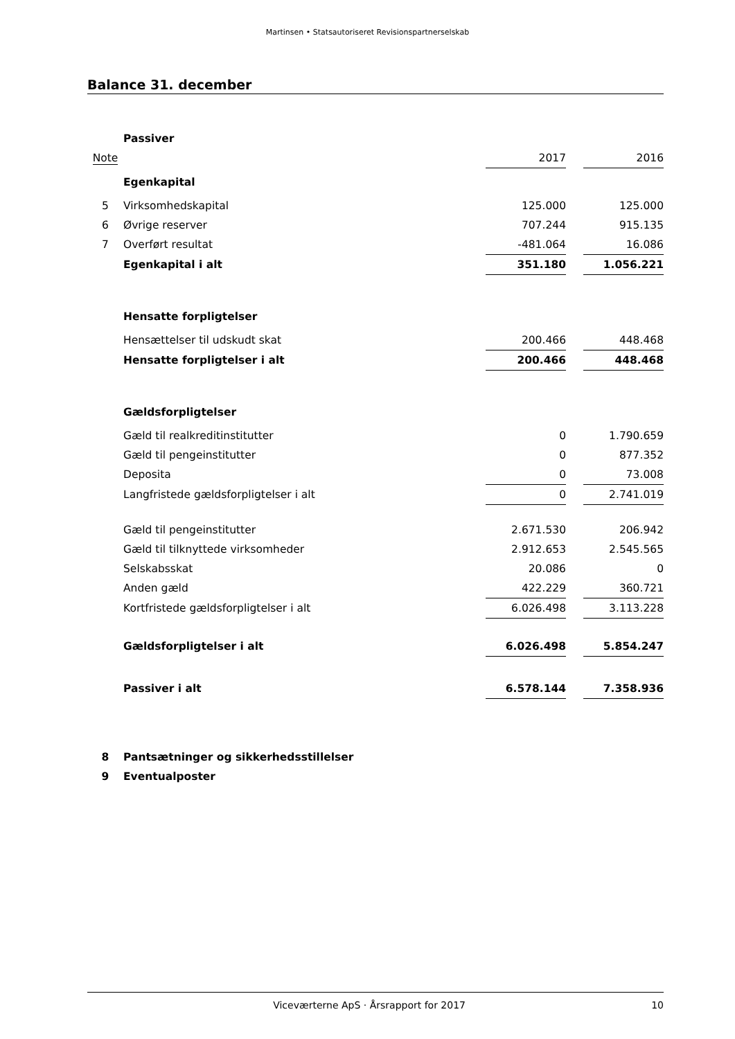Martinsen • Statsautoriseret Revisionspartnerselskab
Balance 31. december
| | Passiver | | | |
| Note | | 2017 | | 2016 |
| | Egenkapital | | | |
| 5 | Virksomhedskapital | 125.000 | | 125.000 |
| 6 | Øvrige reserver | 707.244 | | 915.135 |
| 7 | Overført resultat | -481.064 | | 16.086 |
| | Egenkapital i alt | 351.180 | | 1.056.221 |
| | Hensatte forpligtelser | | | |
| | Hensættelser til udskudt skat | 200.466 | | 448.468 |
| | Hensatte forpligtelser i alt | 200.466 | | 448.468 |
| | Gældsforpligtelser | | | |
| | Gæld til realkreditinstitutter | 0 | | 1.790.659 |
| | Gæld til pengeinstitutter | 0 | | 877.352 |
| | Deposita | 0 | | 73.008 |
| | Langfristede gældsforpligtelser i alt | 0 | | 2.741.019 |
| | Gæld til pengeinstitutter | 2.671.530 | | 206.942 |
| | Gæld til tilknyttede virksomheder | 2.912.653 | | 2.545.565 |
| | Selskabsskat | 20.086 | | 0 |
| | Anden gæld | 422.229 | | 360.721 |
| | Kortfristede gældsforpligtelser i alt | 6.026.498 | | 3.113.228 |
| | Gældsforpligtelser i alt | 6.026.498 | | 5.854.247 |
| | Passiver i alt | 6.578.144 | | 7.358.936 |
| 8 | Pantsætninger og sikkerhedsstillelser | | | |
| 9 | Eventualposter | | | |
Viceværterne ApS · Årsrapport for 2017 10